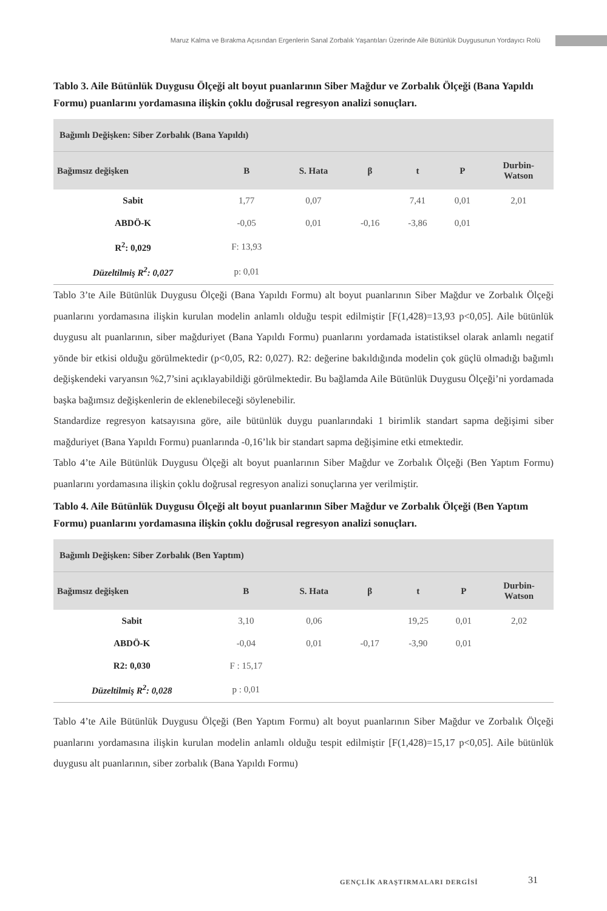Maruz Kalma ve Bırakma Açısından Ergenlerin Sanal Zorbalık Yaşantıları Üzerinde Aile Bütünlük Duygusunun Yordayıcı Rolü
Tablo 3. Aile Bütünlük Duygusu Ölçeği alt boyut puanlarının Siber Mağdur ve Zorbalık Ölçeği (Bana Yapıldı Formu) puanlarını yordamasına ilişkin çoklu doğrusal regresyon analizi sonuçları.
| Bağımlı Değişken: Siber Zorbalık (Bana Yapıldı) | | | | | | |
| --- | --- | --- | --- | --- | --- | --- |
| Bağımsız değişken | B | S. Hata | β | t | P | Durbin- Watson |
| Sabit | 1,77 | 0,07 | | 7,41 | 0,01 | 2,01 |
| ABDÖ-K | -0,05 | 0,01 | -0,16 | -3,86 | 0,01 | |
| R<sup>2</sup>: 0,029 | F: 13,93 | | | | | |
| Düzeltilmiş R<sup>2</sup>: 0,027 | p: 0,01 | | | | | |
Tablo 3’te Aile Bütünlük Duygusu Ölçeği (Bana Yapıldı Formu) alt boyut puanlarının Siber Mağdur ve Zorbalık Ölçeği puanlarını yordamasına ilişkin kurulan modelin anlamlı olduğu tespit edilmiştir [F(1,428)=13,93 p<0,05]. Aile bütünlük duygusu alt puanlarının, siber mağduriyet (Bana Yapıldı Formu) puanlarını yordamada istatistiksel olarak anlamlı negatif yönde bir etkisi olduğu görülmektedir (p<0,05, R2: 0,027). R2: değerine bakıldığında modelin çok güçlü olmadığı bağımlı değişkendeki varyansın %2,7’sini açıklayabildiği görülmektedir. Bu bağlamda Aile Bütünlük Duygusu Ölçeği’ni yordamada başka bağımsız değişkenlerin de eklenebileceği söylenebilir.
Standardize regresyon katsayısına göre, aile bütünlük duygu puanlarındaki 1 birimlik standart sapma değişimi siber mağduriyet (Bana Yapıldı Formu) puanlarında -0,16’lık bir standart sapma değişimine etki etmektedir.
Tablo 4’te Aile Bütünlük Duygusu Ölçeği alt boyut puanlarının Siber Mağdur ve Zorbalık Ölçeği (Ben Yaptım Formu) puanlarını yordamasına ilişkin çoklu doğrusal regresyon analizi sonuçlarına yer verilmiştir.
Tablo 4. Aile Bütünlük Duygusu Ölçeği alt boyut puanlarının Siber Mağdur ve Zorbalık Ölçeği (Ben Yaptım Formu) puanlarını yordamasına ilişkin çoklu doğrusal regresyon analizi sonuçları.
| Bağımlı Değişken: Siber Zorbalık (Ben Yaptım) | | | | | | |
| --- | --- | --- | --- | --- | --- | --- |
| Bağımsız değişken | B | S. Hata | β | t | P | Durbin- Watson |
| Sabit | 3,10 | 0,06 | | 19,25 | 0,01 | 2,02 |
| ABDÖ-K | -0,04 | 0,01 | -0,17 | -3,90 | 0,01 | |
| R2: 0,030 | F : 15,17 | | | | | |
| Düzeltilmiş R<sup>2</sup>: 0,028 | p : 0,01 | | | | | |
Tablo 4’te Aile Bütünlük Duygusu Ölçeği (Ben Yaptım Formu) alt boyut puanlarının Siber Mağdur ve Zorbalık Ölçeği puanlarını yordamasına ilişkin kurulan modelin anlamlı olduğu tespit edilmiştir [F(1,428)=15,17 p<0,05]. Aile bütünlük duygusu alt puanlarının, siber zorbalık (Bana Yapıldı Formu)
GENÇLİK ARAŞTIRMALARI DERGİSİ 31